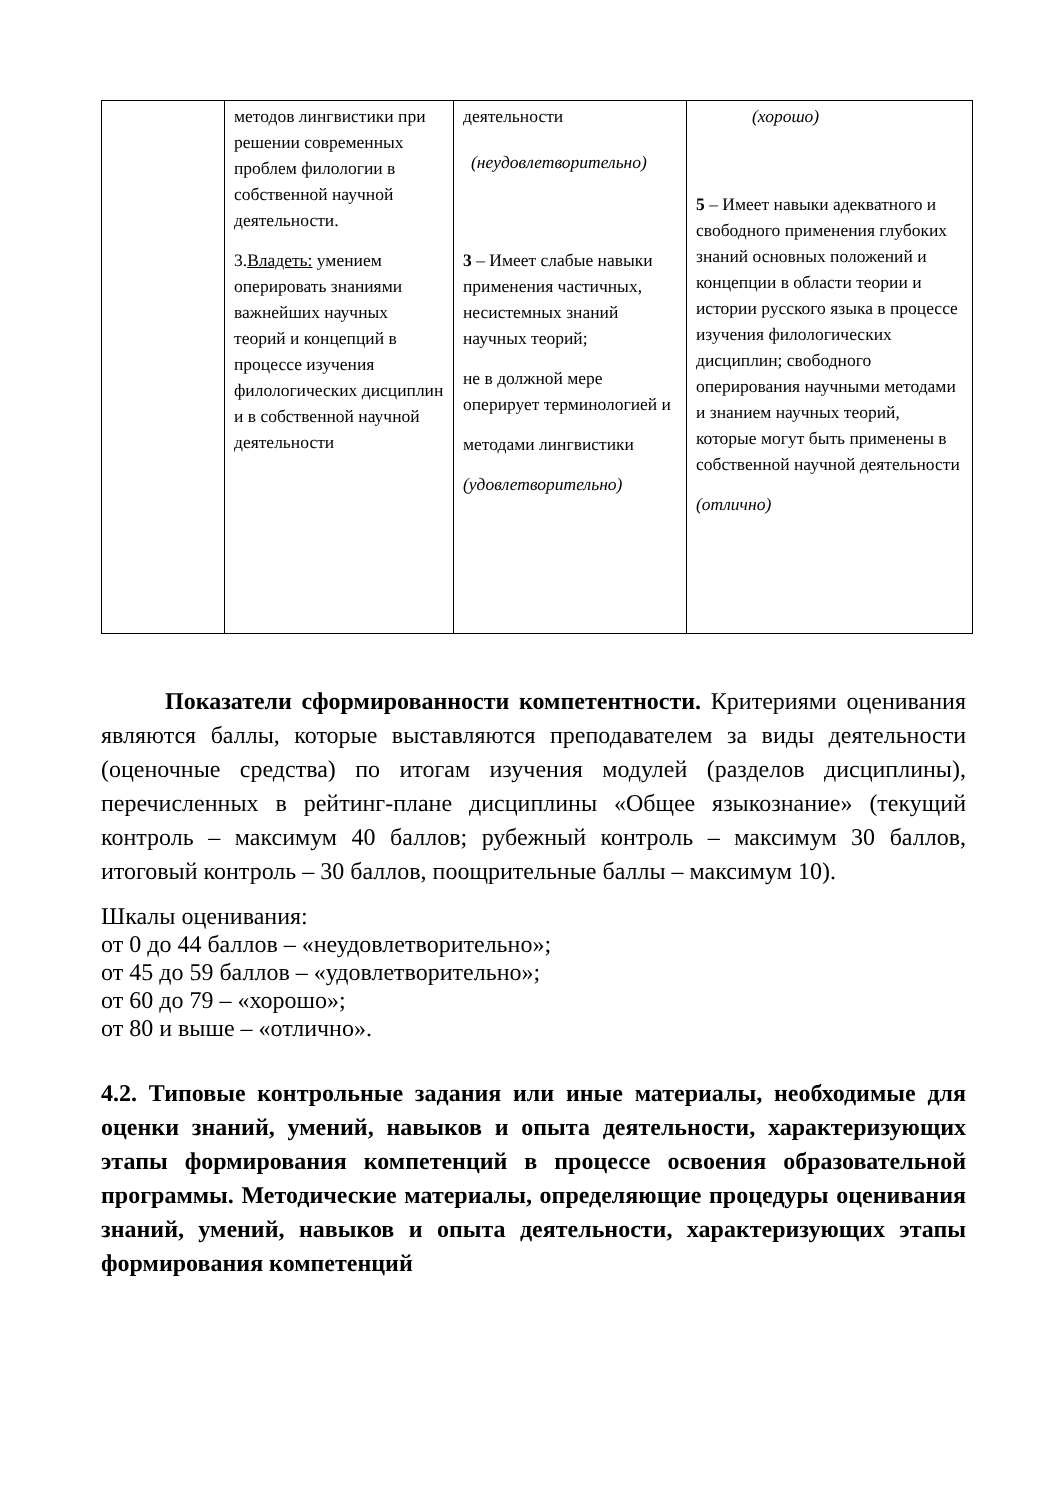| | методов лингвистики при решении современных проблем филологии в собственной научной деятельности. 3. Владеть: умением оперировать знаниями важнейших научных теорий и концепций в процессе изучения филологических дисциплин и в собственной научной деятельности | деятельности (неудовлетворительно) 3 – Имеет слабые навыки применения частичных, несистемных знаний научных теорий; не в должной мере оперирует терминологией и методами лингвистики (удовлетворительно) | (хорошо) 5 – Имеет навыки адекватного и свободного применения глубоких знаний основных положений и концепции в области теории и истории русского языка в процессе изучения филологических дисциплин; свободного оперирования научными методами и знанием научных теорий, которые могут быть применены в собственной научной деятельности (отлично) |
Показатели сформированности компетентности. Критериями оценивания являются баллы, которые выставляются преподавателем за виды деятельности (оценочные средства) по итогам изучения модулей (разделов дисциплины), перечисленных в рейтинг-плане дисциплины «Общее языкознание» (текущий контроль – максимум 40 баллов; рубежный контроль – максимум 30 баллов, итоговый контроль – 30 баллов, поощрительные баллы – максимум 10).
Шкалы оценивания:
от 0 до 44 баллов – «неудовлетворительно»;
от 45 до 59 баллов – «удовлетворительно»;
от 60 до 79 – «хорошо»;
от 80 и выше – «отлично».
4.2. Типовые контрольные задания или иные материалы, необходимые для оценки знаний, умений, навыков и опыта деятельности, характеризующих этапы формирования компетенций в процессе освоения образовательной программы. Методические материалы, определяющие процедуры оценивания знаний, умений, навыков и опыта деятельности, характеризующих этапы формирования компетенций